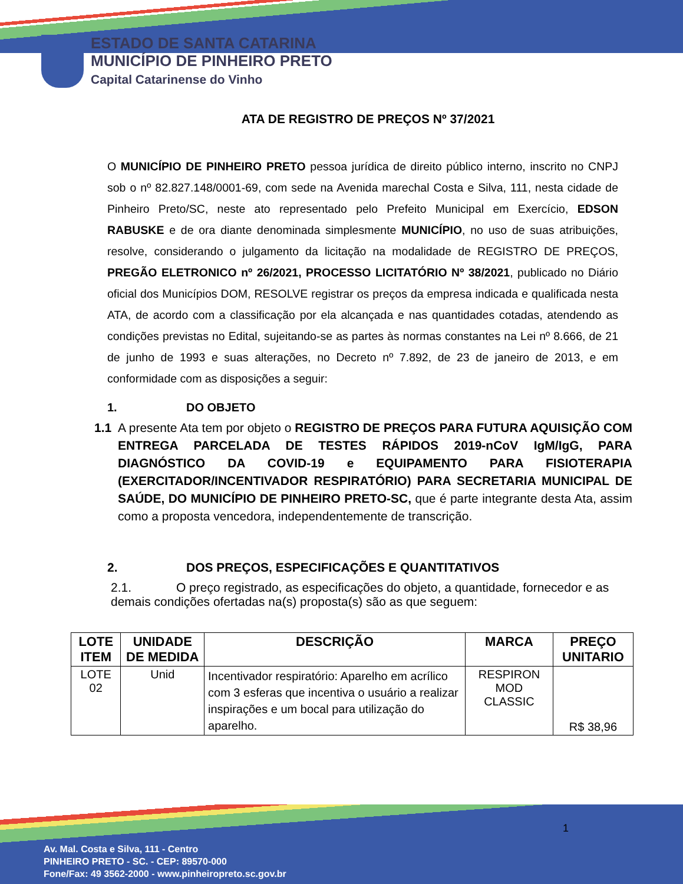ESTADO DE SANTA CATARINA
MUNICÍPIO DE PINHEIRO PRETO
Capital Catarinense do Vinho
ATA DE REGISTRO DE PREÇOS Nº 37/2021
O MUNICÍPIO DE PINHEIRO PRETO pessoa jurídica de direito público interno, inscrito no CNPJ sob o nº 82.827.148/0001-69, com sede na Avenida marechal Costa e Silva, 111, nesta cidade de Pinheiro Preto/SC, neste ato representado pelo Prefeito Municipal em Exercício, EDSON RABUSKE e de ora diante denominada simplesmente MUNICÍPIO, no uso de suas atribuições, resolve, considerando o julgamento da licitação na modalidade de REGISTRO DE PREÇOS, PREGÃO ELETRONICO nº 26/2021, PROCESSO LICITATÓRIO Nº 38/2021, publicado no Diário oficial dos Municípios DOM, RESOLVE registrar os preços da empresa indicada e qualificada nesta ATA, de acordo com a classificação por ela alcançada e nas quantidades cotadas, atendendo as condições previstas no Edital, sujeitando-se as partes às normas constantes na Lei nº 8.666, de 21 de junho de 1993 e suas alterações, no Decreto nº 7.892, de 23 de janeiro de 2013, e em conformidade com as disposições a seguir:
1. DO OBJETO
1.1 A presente Ata tem por objeto o REGISTRO DE PREÇOS PARA FUTURA AQUISIÇÃO COM ENTREGA PARCELADA DE TESTES RÁPIDOS 2019-nCoV IgM/IgG, PARA DIAGNÓSTICO DA COVID-19 e EQUIPAMENTO PARA FISIOTERAPIA (EXERCITADOR/INCENTIVADOR RESPIRATÓRIO) PARA SECRETARIA MUNICIPAL DE SAÚDE, DO MUNICÍPIO DE PINHEIRO PRETO-SC, que é parte integrante desta Ata, assim como a proposta vencedora, independentemente de transcrição.
2. DOS PREÇOS, ESPECIFICAÇÕES E QUANTITATIVOS
2.1. O preço registrado, as especificações do objeto, a quantidade, fornecedor e as demais condições ofertadas na(s) proposta(s) são as que seguem:
| LOTE ITEM | UNIDADE DE MEDIDA | DESCRIÇÃO | MARCA | PREÇO UNITARIO |
| --- | --- | --- | --- | --- |
| LOTE 02 | Unid | Incentivador respiratório: Aparelho em acrílico com 3 esferas que incentiva o usuário a realizar inspirações e um bocal para utilização do aparelho. | RESPIRON MOD CLASSIC | R$ 38,96 |
1
Av. Mal. Costa e Silva, 111 - Centro
PINHEIRO PRETO - SC. - CEP: 89570-000
Fone/Fax: 49 3562-2000 - www.pinheiropreto.sc.gov.br